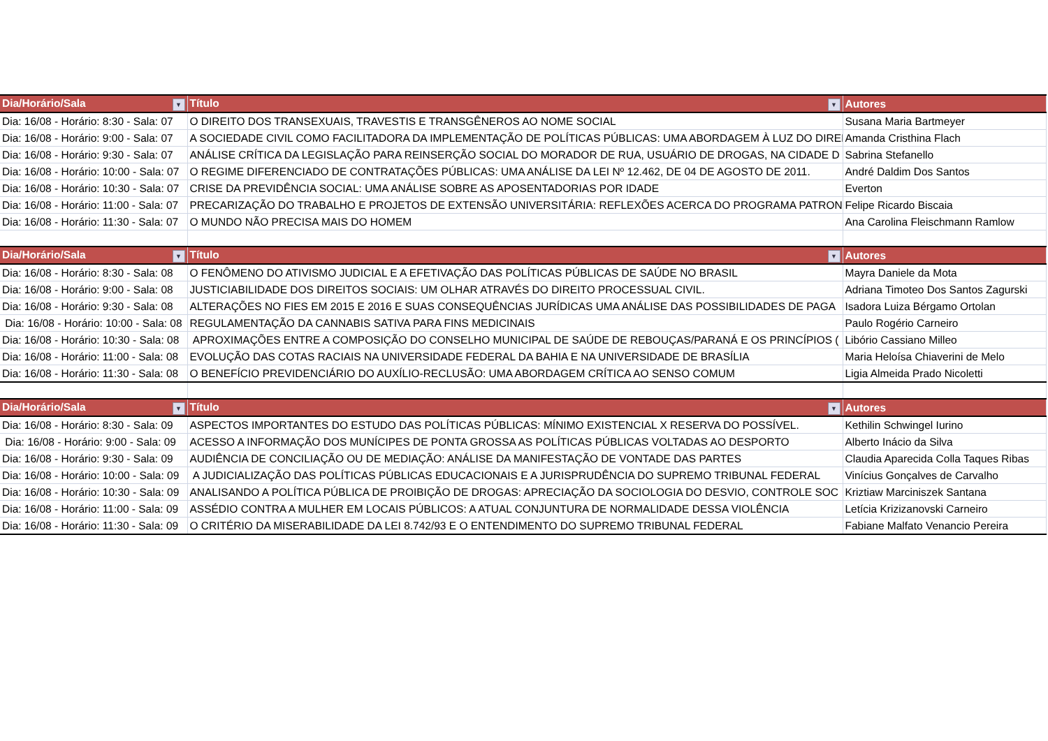| Dia/Horário/Sala ▼ | Título ▼ | Autores |
| --- | --- | --- |
| Dia: 16/08 - Horário: 8:30 - Sala: 07 | O DIREITO DOS TRANSEXUAIS, TRAVESTIS E TRANSGÊNEROS AO NOME SOCIAL | Susana Maria Bartmeyer |
| Dia: 16/08 - Horário: 9:00 - Sala: 07 | A SOCIEDADE CIVIL COMO FACILITADORA DA IMPLEMENTAÇÃO DE POLÍTICAS PÚBLICAS: UMA ABORDAGEM À LUZ DO DIREI | Amanda Cristhina Flach |
| Dia: 16/08 - Horário: 9:30 - Sala: 07 | ANÁLISE CRÍTICA DA LEGISLAÇÃO PARA REINSERÇÃO SOCIAL DO MORADOR DE RUA, USUÁRIO DE DROGAS, NA CIDADE D | Sabrina Stefanello |
| Dia: 16/08 - Horário: 10:00 - Sala: 07 | O REGIME DIFERENCIADO DE CONTRATAÇÕES PÚBLICAS: UMA ANÁLISE DA LEI Nº 12.462, DE 04 DE AGOSTO DE 2011. | André Daldim Dos Santos |
| Dia: 16/08 - Horário: 10:30 - Sala: 07 | CRISE DA PREVIDÊNCIA SOCIAL: UMA ANÁLISE SOBRE AS APOSENTADORIAS POR IDADE | Everton |
| Dia: 16/08 - Horário: 11:00 - Sala: 07 | PRECARIZAÇÃO DO TRABALHO E PROJETOS DE EXTENSÃO UNIVERSITÁRIA: REFLEXÕES ACERCA DO PROGRAMA PATRON | Felipe Ricardo Biscaia |
| Dia: 16/08 - Horário: 11:30 - Sala: 07 | O MUNDO NÃO PRECISA MAIS DO HOMEM | Ana Carolina Fleischmann Ramlow |
| Dia/Horário/Sala ▼ | Título ▼ | Autores |
| Dia: 16/08 - Horário: 8:30 - Sala: 08 | O FENÔMENO DO ATIVISMO JUDICIAL E A EFETIVAÇÃO DAS POLÍTICAS PÚBLICAS DE SAÚDE NO BRASIL | Mayra Daniele da Mota |
| Dia: 16/08 - Horário: 9:00 - Sala: 08 | JUSTICIABILIDADE DOS DIREITOS SOCIAIS: UM OLHAR ATRAVÉS DO DIREITO PROCESSUAL CIVIL. | Adriana Timoteo Dos Santos Zagurski |
| Dia: 16/08 - Horário: 9:30 - Sala: 08 | ALTERAÇÕES NO FIES EM 2015 E 2016 E SUAS CONSEQUÊNCIAS JURÍDICAS UMA ANÁLISE DAS POSSIBILIDADES DE PAGA | Isadora Luiza Bérgamo Ortolan |
| Dia: 16/08 - Horário: 10:00 - Sala: 08 | REGULAMENTAÇÃO DA CANNABIS SATIVA PARA FINS MEDICINAIS | Paulo Rogério Carneiro |
| Dia: 16/08 - Horário: 10:30 - Sala: 08 | APROXIMAÇÕES ENTRE A COMPOSIÇÃO DO CONSELHO MUNICIPAL DE SAÚDE DE REBOUÇAS/PARANÁ E OS PRINCÍPIOS ( | Libório Cassiano Milleo |
| Dia: 16/08 - Horário: 11:00 - Sala: 08 | EVOLUÇÃO DAS COTAS RACIAIS NA UNIVERSIDADE FEDERAL DA BAHIA E NA UNIVERSIDADE DE BRASÍLIA | Maria Heloísa Chiaverini de Melo |
| Dia: 16/08 - Horário: 11:30 - Sala: 08 | O BENEFÍCIO PREVIDENCIÁRIO DO AUXÍLIO-RECLUSÃO: UMA ABORDAGEM CRÍTICA AO SENSO COMUM | Ligia Almeida Prado Nicoletti |
| Dia/Horário/Sala ▼ | Título ▼ | Autores |
| Dia: 16/08 - Horário: 8:30 - Sala: 09 | ASPECTOS IMPORTANTES DO ESTUDO DAS POLÍTICAS PÚBLICAS: MÍNIMO EXISTENCIAL X RESERVA DO POSSÍVEL. | Kethilin Schwingel Iurino |
| Dia: 16/08 - Horário: 9:00 - Sala: 09 | ACESSO A INFORMAÇÃO DOS MUNÍCIPES DE PONTA GROSSA AS POLÍTICAS PÚBLICAS VOLTADAS AO DESPORTO | Alberto Inácio da Silva |
| Dia: 16/08 - Horário: 9:30 - Sala: 09 | AUDIÊNCIA DE CONCILIAÇÃO OU DE MEDIAÇÃO: ANÁLISE DA MANIFESTAÇÃO DE VONTADE DAS PARTES | Claudia Aparecida Colla Taques Ribas |
| Dia: 16/08 - Horário: 10:00 - Sala: 09 | A JUDICIALIZAÇÃO DAS POLÍTICAS PÚBLICAS EDUCACIONAIS E A JURISPRUDÊNCIA DO SUPREMO TRIBUNAL FEDERAL | Vinícius Gonçalves de Carvalho |
| Dia: 16/08 - Horário: 10:30 - Sala: 09 | ANALISANDO A POLÍTICA PÚBLICA DE PROIBIÇÃO DE DROGAS: APRECIAÇÃO DA SOCIOLOGIA DO DESVIO, CONTROLE SOC | Kriztiaw Marciniszek Santana |
| Dia: 16/08 - Horário: 11:00 - Sala: 09 | ASSÉDIO CONTRA A MULHER EM LOCAIS PÚBLICOS: A ATUAL CONJUNTURA DE NORMALIDADE DESSA VIOLÊNCIA | Letícia Krizizanovski Carneiro |
| Dia: 16/08 - Horário: 11:30 - Sala: 09 | O CRITÉRIO DA MISERABILIDADE DA LEI 8.742/93 E O ENTENDIMENTO DO SUPREMO TRIBUNAL FEDERAL | Fabiane Malfato Venancio Pereira |